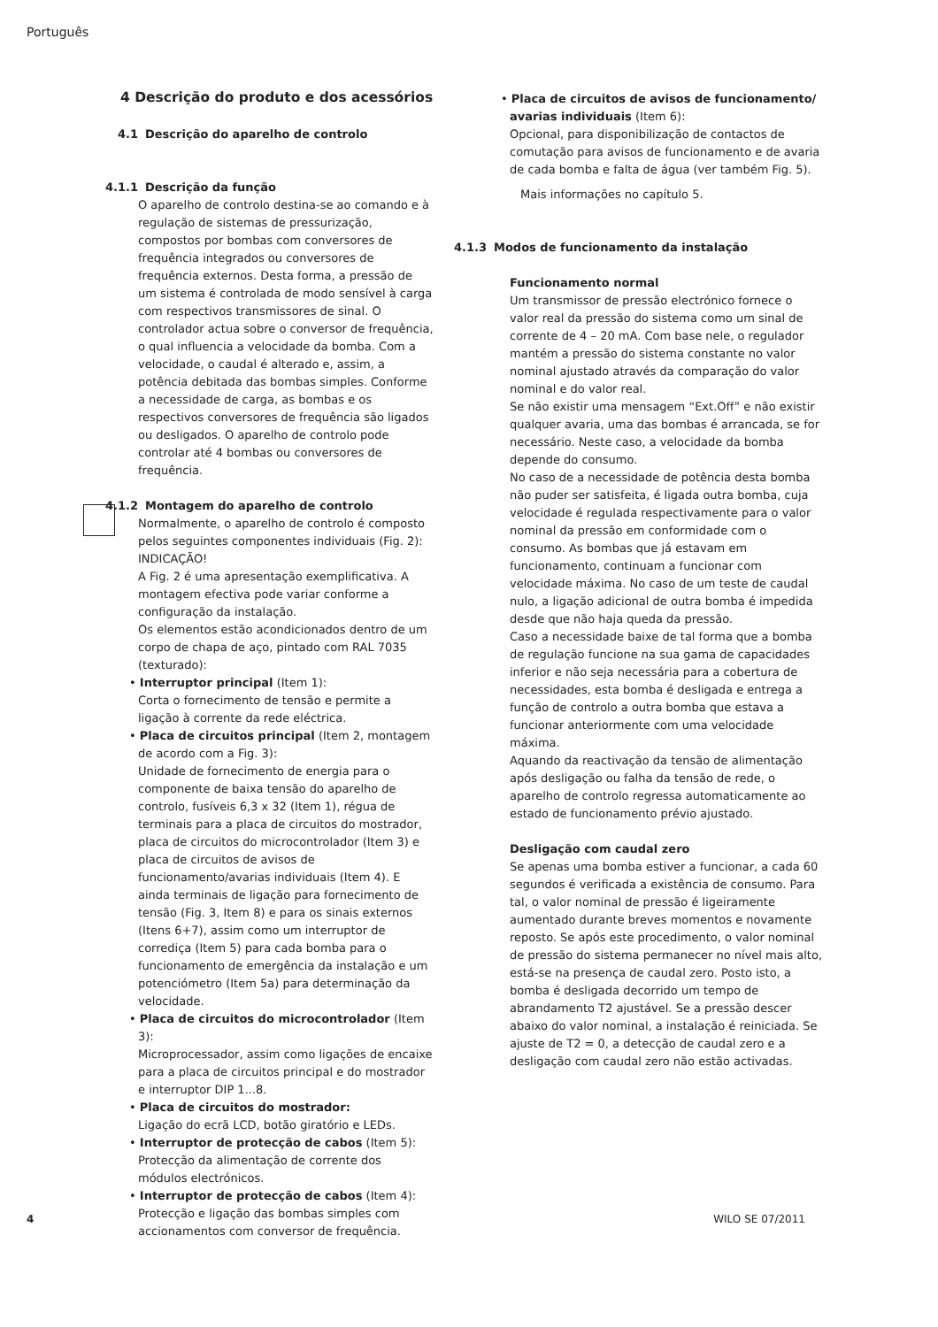Português
4 Descrição do produto e dos acessórios
4.1 Descrição do aparelho de controlo
4.1.1 Descrição da função
O aparelho de controlo destina-se ao comando e à regulação de sistemas de pressurização, compostos por bombas com conversores de frequência integrados ou conversores de frequência externos. Desta forma, a pressão de um sistema é controlada de modo sensível à carga com respectivos transmissores de sinal. O controlador actua sobre o conversor de frequência, o qual influencia a velocidade da bomba. Com a velocidade, o caudal é alterado e, assim, a potência debitada das bombas simples. Conforme a necessidade de carga, as bombas e os respectivos conversores de frequência são ligados ou desligados. O aparelho de controlo pode controlar até 4 bombas ou conversores de frequência.
4.1.2 Montagem do aparelho de controlo
Normalmente, o aparelho de controlo é composto pelos seguintes componentes individuais (Fig. 2):
INDICAÇÃO!
A Fig. 2 é uma apresentação exemplificativa. A montagem efectiva pode variar conforme a configuração da instalação.
Os elementos estão acondicionados dentro de um corpo de chapa de aço, pintado com RAL 7035 (texturado):
• Interruptor principal (Item 1):
Corta o fornecimento de tensão e permite a ligação à corrente da rede eléctrica.
• Placa de circuitos principal (Item 2, montagem de acordo com a Fig. 3):
Unidade de fornecimento de energia para o componente de baixa tensão do aparelho de controlo, fusíveis 6,3 x 32 (Item 1), régua de terminais para a placa de circuitos do mostrador, placa de circuitos do microcontrolador (Item 3) e placa de circuitos de avisos de funcionamento/avarias individuais (Item 4). E ainda terminais de ligação para fornecimento de tensão (Fig. 3, Item 8) e para os sinais externos (Itens 6+7), assim como um interruptor de corrediça (Item 5) para cada bomba para o funcionamento de emergência da instalação e um potenciómetro (Item 5a) para determinação da velocidade.
• Placa de circuitos do microcontrolador (Item 3):
Microprocessador, assim como ligações de encaixe para a placa de circuitos principal e do mostrador e interruptor DIP 1...8.
• Placa de circuitos do mostrador:
Ligação do ecrã LCD, botão giratório e LEDs.
• Interruptor de protecção de cabos (Item 5):
Protecção da alimentação de corrente dos módulos electrónicos.
• Interruptor de protecção de cabos (Item 4):
Protecção e ligação das bombas simples com accionamentos com conversor de frequência.
• Placa de circuitos de avisos de funcionamento/ avarias individuais (Item 6):
Opcional, para disponibilização de contactos de comutação para avisos de funcionamento e de avaria de cada bomba e falta de água (ver também Fig. 5).
Mais informações no capítulo 5.
4.1.3 Modos de funcionamento da instalação
Funcionamento normal
Um transmissor de pressão electrónico fornece o valor real da pressão do sistema como um sinal de corrente de 4 – 20 mA. Com base nele, o regulador mantém a pressão do sistema constante no valor nominal ajustado através da comparação do valor nominal e do valor real.
Se não existir uma mensagem “Ext.Off” e não existir qualquer avaria, uma das bombas é arrancada, se for necessário. Neste caso, a velocidade da bomba depende do consumo.
No caso de a necessidade de potência desta bomba não puder ser satisfeita, é ligada outra bomba, cuja velocidade é regulada respectivamente para o valor nominal da pressão em conformidade com o consumo. As bombas que já estavam em funcionamento, continuam a funcionar com velocidade máxima. No caso de um teste de caudal nulo, a ligação adicional de outra bomba é impedida desde que não haja queda da pressão.
Caso a necessidade baixe de tal forma que a bomba de regulação funcione na sua gama de capacidades inferior e não seja necessária para a cobertura de necessidades, esta bomba é desligada e entrega a função de controlo a outra bomba que estava a funcionar anteriormente com uma velocidade máxima.
Aquando da reactivação da tensão de alimentação após desligação ou falha da tensão de rede, o aparelho de controlo regressa automaticamente ao estado de funcionamento prévio ajustado.
Desligação com caudal zero
Se apenas uma bomba estiver a funcionar, a cada 60 segundos é verificada a existência de consumo. Para tal, o valor nominal de pressão é ligeiramente aumentado durante breves momentos e novamente reposto. Se após este procedimento, o valor nominal de pressão do sistema permanecer no nível mais alto, está-se na presença de caudal zero. Posto isto, a bomba é desligada decorrido um tempo de abrandamento T2 ajustável. Se a pressão descer abaixo do valor nominal, a instalação é reiniciada. Se ajuste de T2 = 0, a detecção de caudal zero e a desligação com caudal zero não estão activadas.
4 WILO SE 07/2011